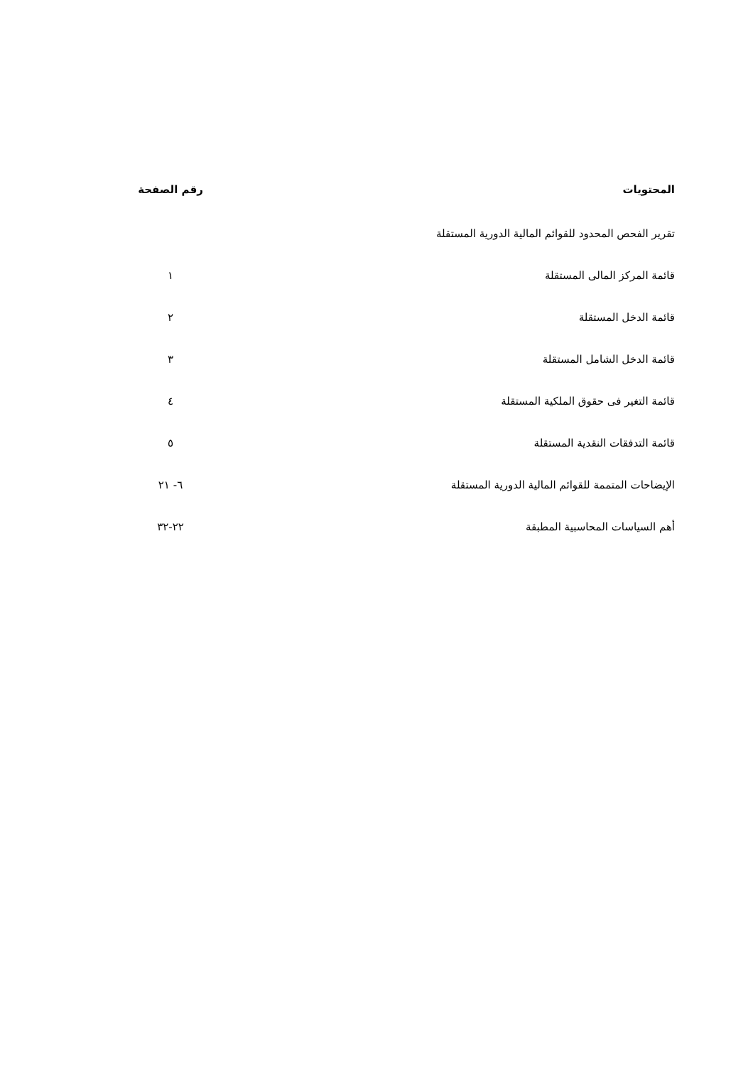| المحتويات | رقم الصفحة |
| --- | --- |
| تقرير الفحص المحدود للقوائم المالية الدورية المستقلة | |
| قائمة المركز المالى المستقلة | ١ |
| قائمة الدخل المستقلة | ٢ |
| قائمة الدخل الشامل المستقلة | ٣ |
| قائمة التغير فى حقوق الملكية المستقلة | ٤ |
| قائمة التدفقات النقدية المستقلة | ٥ |
| الإيضاحات المتممة للقوائم المالية الدورية المستقلة | ٦- ٢١ |
| أهم السياسات المحاسبية المطبقة | ٢٢-٣٢ |